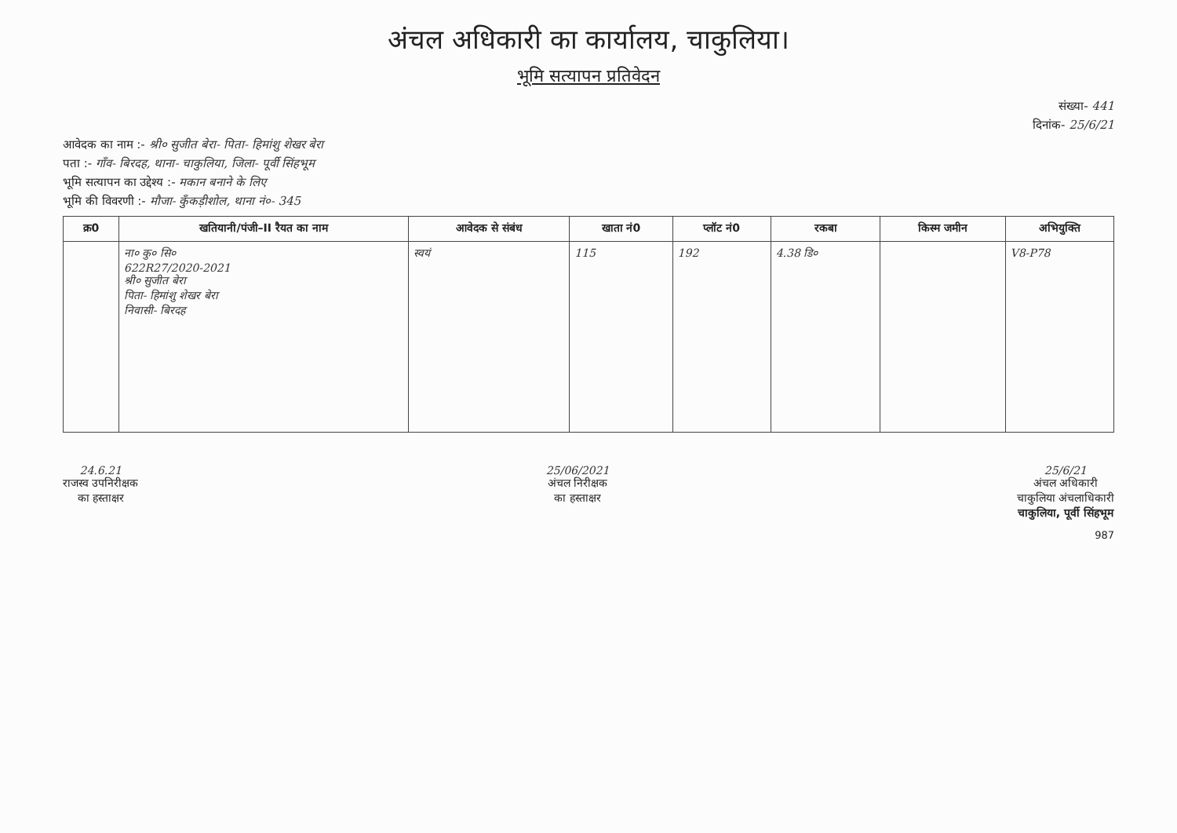अंचल अधिकारी का कार्यालय, चाकुलिया।
भूमि सत्यापन प्रतिवेदन
संख्या- 441
दिनांक- 25/6/21
आवेदक का नाम :- श्री० सुजीत बेरा- पिता- हिमांशु शेखर बेरा
पता :- गाँव- बिरदह, थाना- चाकुलिया, जिला- पूर्वी सिंहभूम
भूमि सत्यापन का उद्देश्य :- मकान बनाने के लिए
भूमि की विवरणी :- मौजा- कुँकड़ीशोल, थाना नं०- 345
| क्र0 | खतियानी/पंजी–II रैयत का नाम | आवेदक से संबंध | खाता नं0 | प्लॉट नं0 | रकबा | किस्म जमीन | अभियुक्ति |
| --- | --- | --- | --- | --- | --- | --- | --- |
| | ना० कु० सि० 622R27/2020-2021 श्री० सुजीत बेरा पिता- हिमांशु शेखर बेरा निवासी- बिरदह | स्वयं | 115 | 192 | 4.38 डि० | | V8-P78 |
24.6.21
राजस्व उपनिरीक्षक
का हस्ताक्षर
25/06/2021
अंचल निरीक्षक
का हस्ताक्षर
25/6/21
अंचल अधिकारी
चाकुलिया अंचलाधिकारी
चाकुलिया, पूर्वी सिंहभूम
987